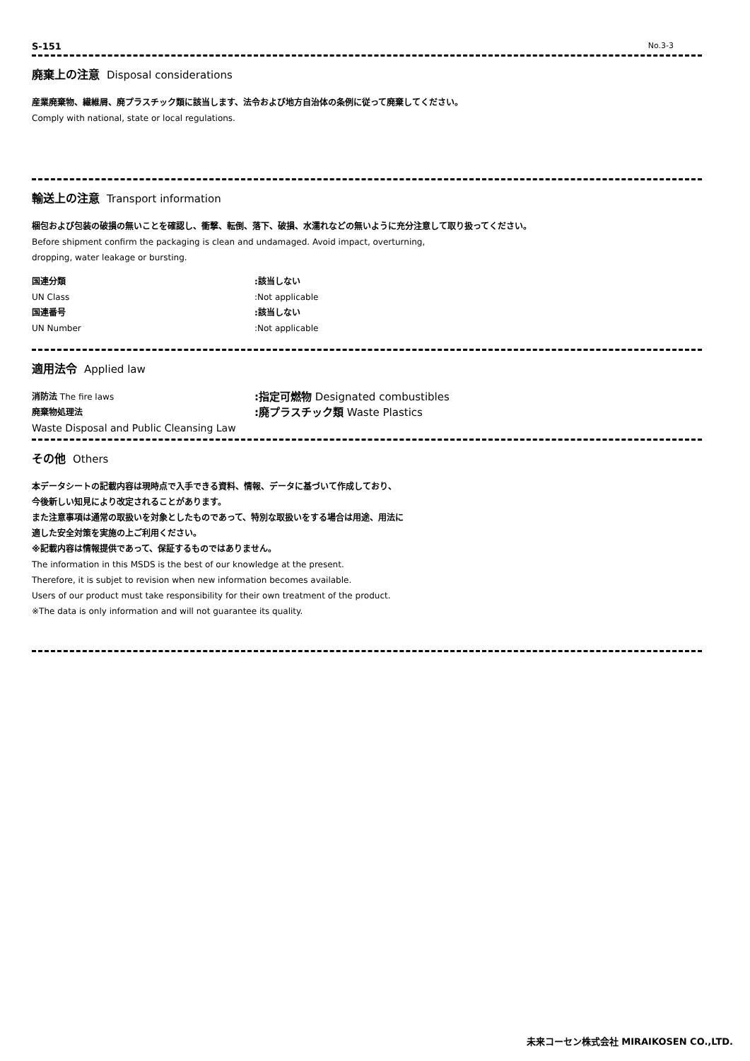S-151 No.3-3
廃棄上の注意 Disposal considerations
産業廃棄物、繊維屑、廃プラスチック類に該当します、法令および地方自治体の条例に従って廃棄してください。
Comply with national, state or local regulations.
輸送上の注意 Transport information
梱包および包装の破損の無いことを確認し、衝撃、転倒、落下、破損、水濡れなどの無いように充分注意して取り扱ってください。
Before shipment confirm the packaging is clean and undamaged. Avoid impact, overturning,
dropping, water leakage or bursting.
国連分類 :該当しない
UN Class :Not applicable
国連番号 :該当しない
UN Number :Not applicable
適用法令 Applied law
消防法 The fire laws
:指定可燃物 Designated combustibles
廃棄物処理法
:廃プラスチック類 Waste Plastics
Waste Disposal and Public Cleansing Law
その他 Others
本データシートの記載内容は現時点で入手できる資料、情報、データに基づいて作成しており、
今後新しい知見により改定されることがあります。
また注意事項は通常の取扱いを対象としたものであって、特別な取扱いをする場合は用途、用法に
適した安全対策を実施の上ご利用ください。
※記載内容は情報提供であって、保証するものではありません。
The information in this MSDS is the best of our knowledge at the present.
Therefore, it is subjet to revision when new information becomes available.
Users of our product must take responsibility for their own treatment of the product.
※The data is only information and will not guarantee its quality.
未来コーセン株式会社 MIRAIKOSEN CO.,LTD.